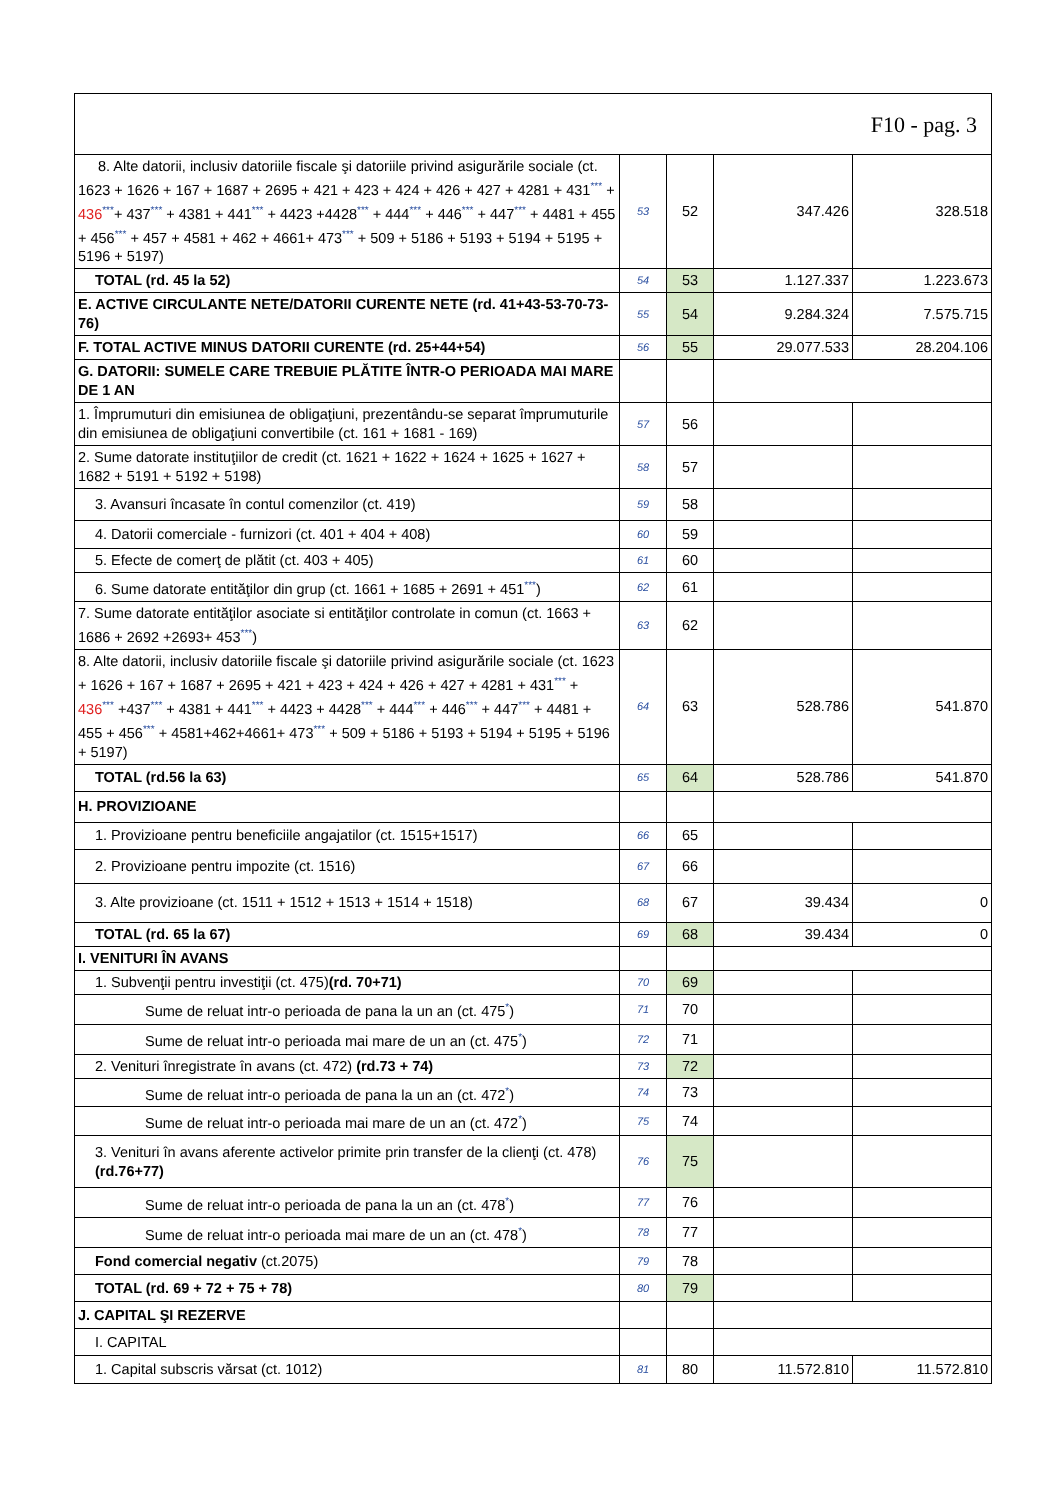| F10 - pag. 3 | | | | |
| 8. Alte datorii, inclusiv datoriile fiscale şi datoriile privind asigurările sociale (ct. 1623 + 1626 + 167 + 1687 + 2695 + 421 + 423 + 424 + 426 + 427 + 4281 + 431 *** + 436 *** + 437 *** + 4381 + 441 *** + 4423 +4428 *** + 444 *** + 446 *** + 447 *** + 4481 + 455 + 456 *** + 457 + 4581 + 462 + 4661+ 473 *** + 509 + 5186 + 5193 + 5194 + 5195 + 5196 + 5197) | 53 | 52 | 347.426 | 328.518 |
| TOTAL (rd. 45 la 52) | 54 | 53 | 1.127.337 | 1.223.673 |
| E. ACTIVE CIRCULANTE NETE/DATORII CURENTE NETE (rd. 41+43-53-70-73-76) | 55 | 54 | 9.284.324 | 7.575.715 |
| F. TOTAL ACTIVE MINUS DATORII CURENTE (rd. 25+44+54) | 56 | 55 | 29.077.533 | 28.204.106 |
| G. DATORII: SUMELE CARE TREBUIE PLĂTITE ÎNTR-O PERIOADA MAI MARE DE 1 AN | | | | |
| 1. Împrumuturi din emisiunea de obligaţiuni, prezentându-se separat împrumuturile din emisiunea de obligaţiuni convertibile (ct. 161 + 1681 - 169) | 57 | 56 | | |
| 2. Sume datorate instituţiilor de credit (ct. 1621 + 1622 + 1624 + 1625 + 1627 + 1682 + 5191 + 5192 + 5198) | 58 | 57 | | |
| 3. Avansuri încasate în contul comenzilor (ct. 419) | 59 | 58 | | |
| 4. Datorii comerciale - furnizori (ct. 401 + 404 + 408) | 60 | 59 | | |
| 5. Efecte de comerţ de plătit (ct. 403 + 405) | 61 | 60 | | |
| 6. Sume datorate entităţilor din grup (ct. 1661 + 1685 + 2691 + 451 *** ) | 62 | 61 | | |
| 7. Sume datorate entităţilor asociate si entităţilor controlate in comun (ct. 1663 + 1686 + 2692 +2693+ 453 *** ) | 63 | 62 | | |
| 8. Alte datorii, inclusiv datoriile fiscale şi datoriile privind asigurările sociale (ct. 1623 + 1626 + 167 + 1687 + 2695 + 421 + 423 + 424 + 426 + 427 + 4281 + 431 *** + 436 *** +437 *** + 4381 + 441 *** + 4423 + 4428 *** + 444 *** + 446 *** + 447 *** + 4481 + 455 + 456 *** + 4581+462+4661+ 473 *** + 509 + 5186 + 5193 + 5194 + 5195 + 5196 + 5197) | 64 | 63 | 528.786 | 541.870 |
| TOTAL (rd.56 la 63) | 65 | 64 | 528.786 | 541.870 |
| H. PROVIZIOANE | | | | |
| 1. Provizioane pentru beneficiile angajatilor (ct. 1515+1517) | 66 | 65 | | |
| 2. Provizioane pentru impozite (ct. 1516) | 67 | 66 | | |
| 3. Alte provizioane (ct. 1511 + 1512 + 1513 + 1514 + 1518) | 68 | 67 | 39.434 | 0 |
| TOTAL (rd. 65 la 67) | 69 | 68 | 39.434 | 0 |
| I. VENITURI ÎN AVANS | | | | |
| 1. Subvenţii pentru investiţii (ct. 475) (rd. 70+71) | 70 | 69 | | |
| Sume de reluat intr-o perioada de pana la un an (ct. 475 * ) | 71 | 70 | | |
| Sume de reluat intr-o perioada mai mare de un an (ct. 475 * ) | 72 | 71 | | |
| 2. Venituri înregistrate în avans (ct. 472) (rd.73 + 74) | 73 | 72 | | |
| Sume de reluat intr-o perioada de pana la un an (ct. 472 * ) | 74 | 73 | | |
| Sume de reluat intr-o perioada mai mare de un an (ct. 472 * ) | 75 | 74 | | |
| 3. Venituri în avans aferente activelor primite prin transfer de la clienţi (ct. 478) (rd.76+77) | 76 | 75 | | |
| Sume de reluat intr-o perioada de pana la un an (ct. 478 * ) | 77 | 76 | | |
| Sume de reluat intr-o perioada mai mare de un an (ct. 478 * ) | 78 | 77 | | |
| Fond comercial negativ (ct.2075) | 79 | 78 | | |
| TOTAL (rd. 69 + 72 + 75 + 78) | 80 | 79 | | |
| J. CAPITAL ŞI REZERVE | | | | |
| I. CAPITAL | | | | |
| 1. Capital subscris vărsat (ct. 1012) | 81 | 80 | 11.572.810 | 11.572.810 |